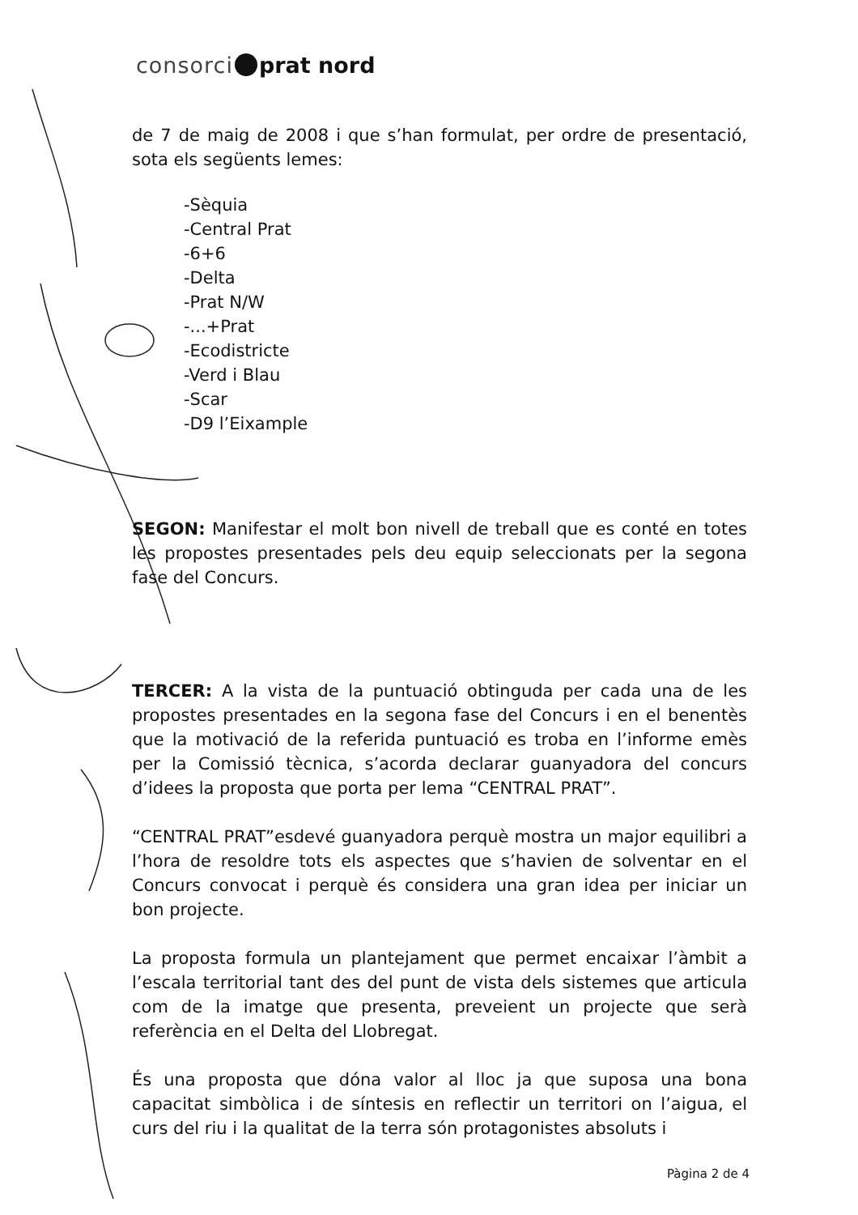consorci prat nord
de 7 de maig de 2008 i que s’han formulat, per ordre de presentació, sota els següents lemes:
-Sèquia
-Central Prat
-6+6
-Delta
-Prat N/W
-...+Prat
-Ecodistricte
-Verd i Blau
-Scar
-D9 l’Eixample
SEGON: Manifestar el molt bon nivell de treball que es conté en totes les propostes presentades pels deu equip seleccionats per la segona fase del Concurs.
TERCER: A la vista de la puntuació obtinguda per cada una de les propostes presentades en la segona fase del Concurs i en el benentès que la motivació de la referida puntuació es troba en l’informe emès per la Comissió tècnica, s’acorda declarar guanyadora del concurs d’idees la proposta que porta per lema “CENTRAL PRAT”.
“CENTRAL PRAT”esdevé guanyadora perquè mostra un major equilibri a l’hora de resoldre tots els aspectes que s’havien de solventar en el Concurs convocat i perquè és considera una gran idea per iniciar un bon projecte.
La proposta formula un plantejament que permet encaixar l’àmbit a l’escala territorial tant des del punt de vista dels sistemes que articula com de la imatge que presenta, preveient un projecte que serà referència en el Delta del Llobregat.
És una proposta que dóna valor al lloc ja que suposa una bona capacitat simbòlica i de síntesis en reflectir un territori on l’aigua, el curs del riu i la qualitat de la terra són protagonistes absoluts i
Pàgina 2 de 4